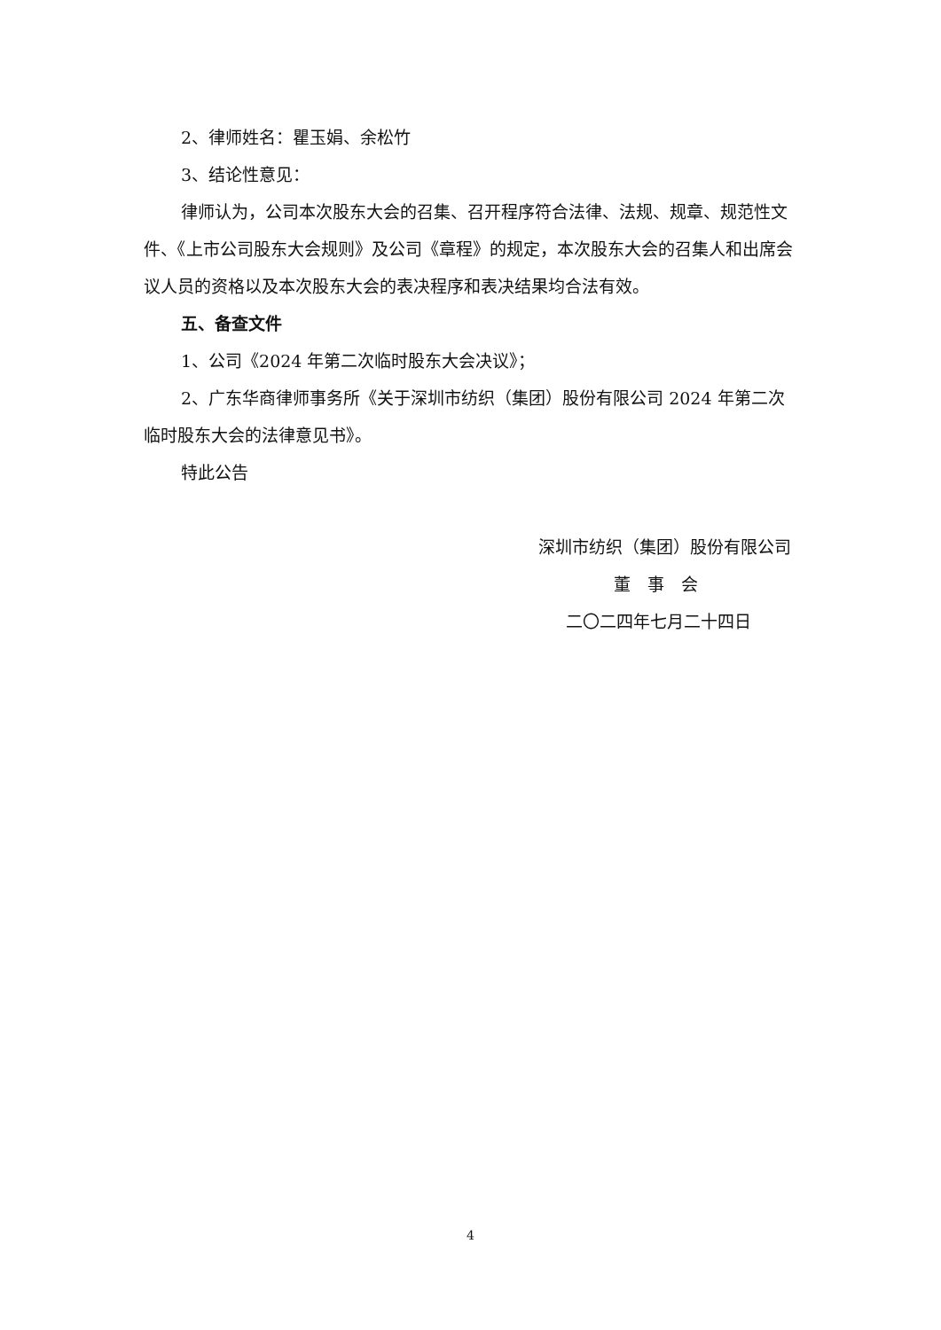2、律师姓名：瞿玉娟、余松竹
3、结论性意见：
律师认为，公司本次股东大会的召集、召开程序符合法律、法规、规章、规范性文件、《上市公司股东大会规则》及公司《章程》的规定，本次股东大会的召集人和出席会议人员的资格以及本次股东大会的表决程序和表决结果均合法有效。
五、备查文件
1、公司《2024 年第二次临时股东大会决议》；
2、广东华商律师事务所《关于深圳市纺织（集团）股份有限公司 2024 年第二次临时股东大会的法律意见书》。
特此公告
深圳市纺织（集团）股份有限公司
董　事　会
二〇二四年七月二十四日
4